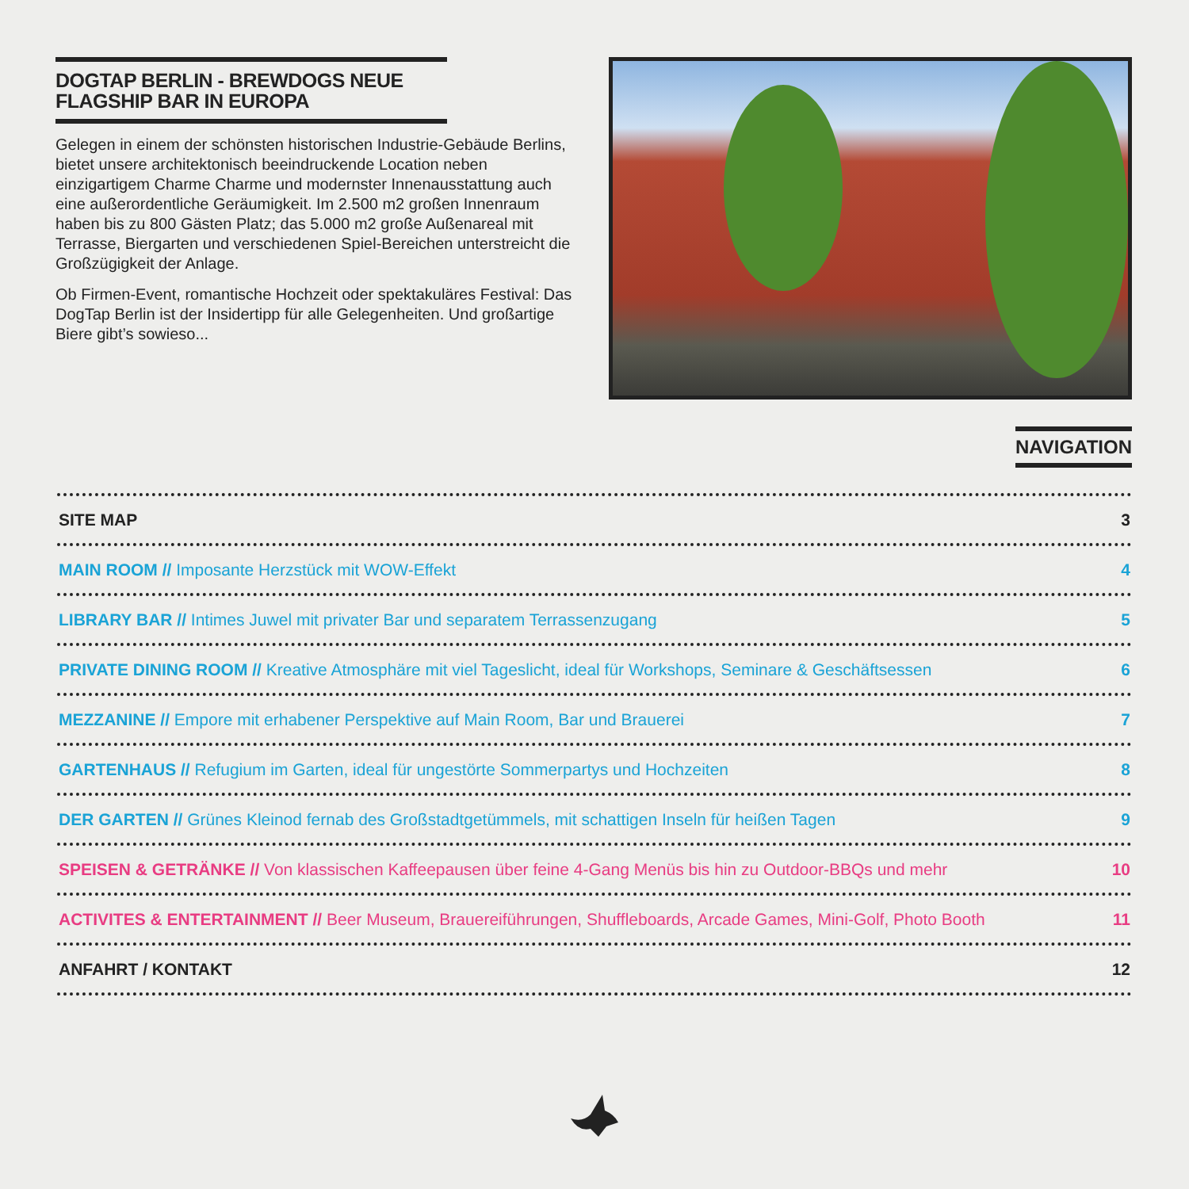DOGTAP BERLIN - BREWDOGS NEUE FLAGSHIP BAR IN EUROPA
Gelegen in einem der schönsten historischen Industrie-Gebäude Berlins, bietet unsere architektonisch beeindruckende Location neben einzigartigem Charme Charme und modernster Innenausstattung auch eine außerordentliche Geräumigkeit. Im 2.500 m2 großen Innenraum haben bis zu 800 Gästen Platz; das 5.000 m2 große Außenareal mit Terrasse, Biergarten und verschiedenen Spiel-Bereichen unterstreicht die Großzügigkeit der Anlage.
Ob Firmen-Event, romantische Hochzeit oder spektakuläres Festival: Das DogTap Berlin ist der Insidertipp für alle Gelegenheiten. Und großartige Biere gibt’s sowieso...
NAVIGATION
SITE MAP 3
MAIN ROOM // Imposante Herzstück mit WOW-Effekt 4
LIBRARY BAR // Intimes Juwel mit privater Bar und separatem Terrassenzugang 5
PRIVATE DINING ROOM // Kreative Atmosphäre mit viel Tageslicht, ideal für Workshops, Seminare & Geschäftsessen 6
MEZZANINE // Empore mit erhabener Perspektive auf Main Room, Bar und Brauerei 7
GARTENHAUS // Refugium im Garten, ideal für ungestörte Sommerpartys und Hochzeiten 8
DER GARTEN // Grünes Kleinod fernab des Großstadtgetümmels, mit schattigen Inseln für heißen Tagen 9
SPEISEN & GETRÄNKE // Von klassischen Kaffeepausen über feine 4-Gang Menüs bis hin zu Outdoor-BBQs und mehr 10
ACTIVITES & ENTERTAINMENT // Beer Museum, Brauereiführungen, Shuffleboards, Arcade Games, Mini-Golf, Photo Booth 11
ANFAHRT / KONTAKT 12